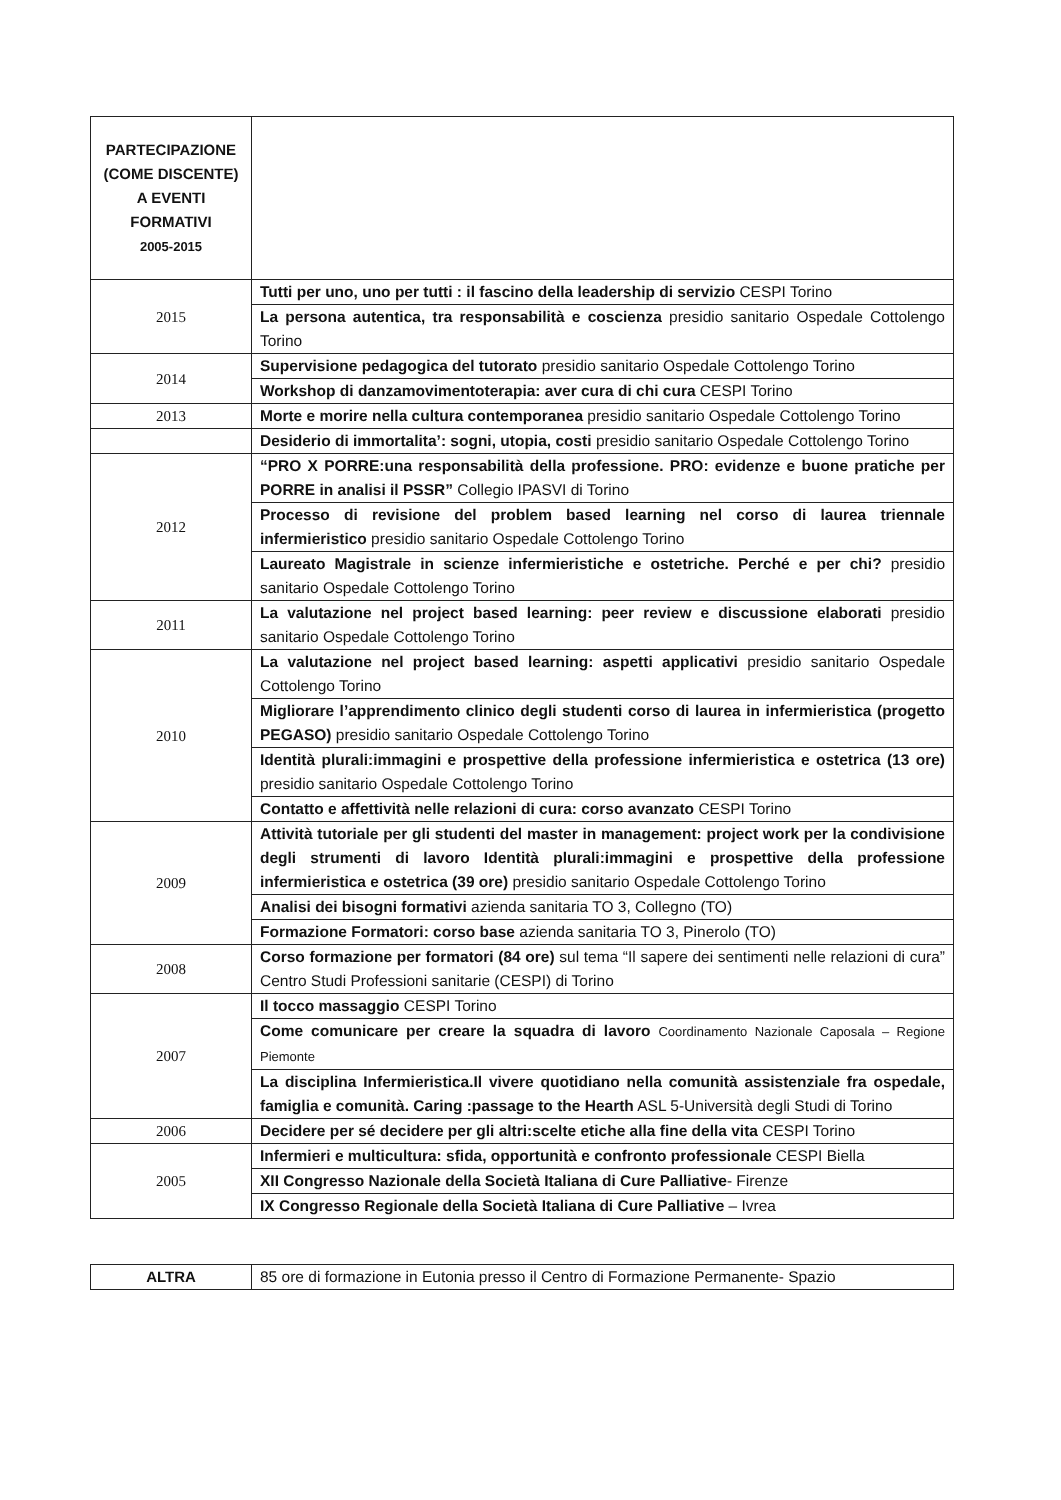| PARTECIPAZIONE (COME DISCENTE) A EVENTI FORMATIVI 2005-2015 | |
| 2015 | Tutti per uno, uno per tutti : il fascino della leadership di servizio CESPI Torino |
| | La persona autentica, tra responsabilità e coscienza presidio sanitario Ospedale Cottolengo Torino |
| 2014 | Supervisione pedagogica del tutorato presidio sanitario Ospedale Cottolengo Torino |
| | Workshop di danzamovimentoterapia: aver cura di chi cura CESPI Torino |
| 2013 | Morte e morire nella cultura contemporanea presidio sanitario Ospedale Cottolengo Torino |
| | Desiderio di immortalita’: sogni, utopia, costi presidio sanitario Ospedale Cottolengo Torino |
| 2012 | “PRO X PORRE:una responsabilità della professione. PRO: evidenze e buone pratiche per PORRE in analisi il PSSR” Collegio IPASVI di Torino |
| | Processo di revisione del problem based learning nel corso di laurea triennale infermieristico presidio sanitario Ospedale Cottolengo Torino |
| | Laureato Magistrale in scienze infermieristiche e ostetriche. Perché e per chi? presidio sanitario Ospedale Cottolengo Torino |
| 2011 | La valutazione nel project based learning: peer review e discussione elaborati presidio sanitario Ospedale Cottolengo Torino |
| 2010 | La valutazione nel project based learning: aspetti applicativi presidio sanitario Ospedale Cottolengo Torino |
| | Migliorare l’apprendimento clinico degli studenti corso di laurea in infermieristica (progetto PEGASO) presidio sanitario Ospedale Cottolengo Torino |
| | Identità plurali:immagini e prospettive della professione infermieristica e ostetrica (13 ore) presidio sanitario Ospedale Cottolengo Torino |
| | Contatto e affettività nelle relazioni di cura: corso avanzato CESPI Torino |
| 2009 | Attività tutoriale per gli studenti del master in management: project work per la condivisione degli strumenti di lavoro Identità plurali:immagini e prospettive della professione infermieristica e ostetrica (39 ore) presidio sanitario Ospedale Cottolengo Torino |
| | Analisi dei bisogni formativi azienda sanitaria TO 3, Collegno (TO) |
| | Formazione Formatori: corso base azienda sanitaria TO 3, Pinerolo (TO) |
| 2008 | Corso formazione per formatori (84 ore) sul tema “Il sapere dei sentimenti nelle relazioni di cura” Centro Studi Professioni sanitarie (CESPI) di Torino |
| 2007 | Il tocco massaggio CESPI Torino |
| | Come comunicare per creare la squadra di lavoro Coordinamento Nazionale Caposala – Regione Piemonte |
| | La disciplina Infermieristica.Il vivere quotidiano nella comunità assistenziale fra ospedale, famiglia e comunità. Caring :passage to the Hearth ASL 5-Università degli Studi di Torino |
| 2006 | Decidere per sé decidere per gli altri:scelte etiche alla fine della vita CESPI Torino |
| 2005 | Infermieri e multicultura: sfida, opportunità e confronto professionale CESPI Biella |
| | XII Congresso Nazionale della Società Italiana di Cure Palliative - Firenze |
| | IX Congresso Regionale della Società Italiana di Cure Palliative – Ivrea |
| ALTRA | 85 ore di formazione in Eutonia presso il Centro di Formazione Permanente- Spazio |